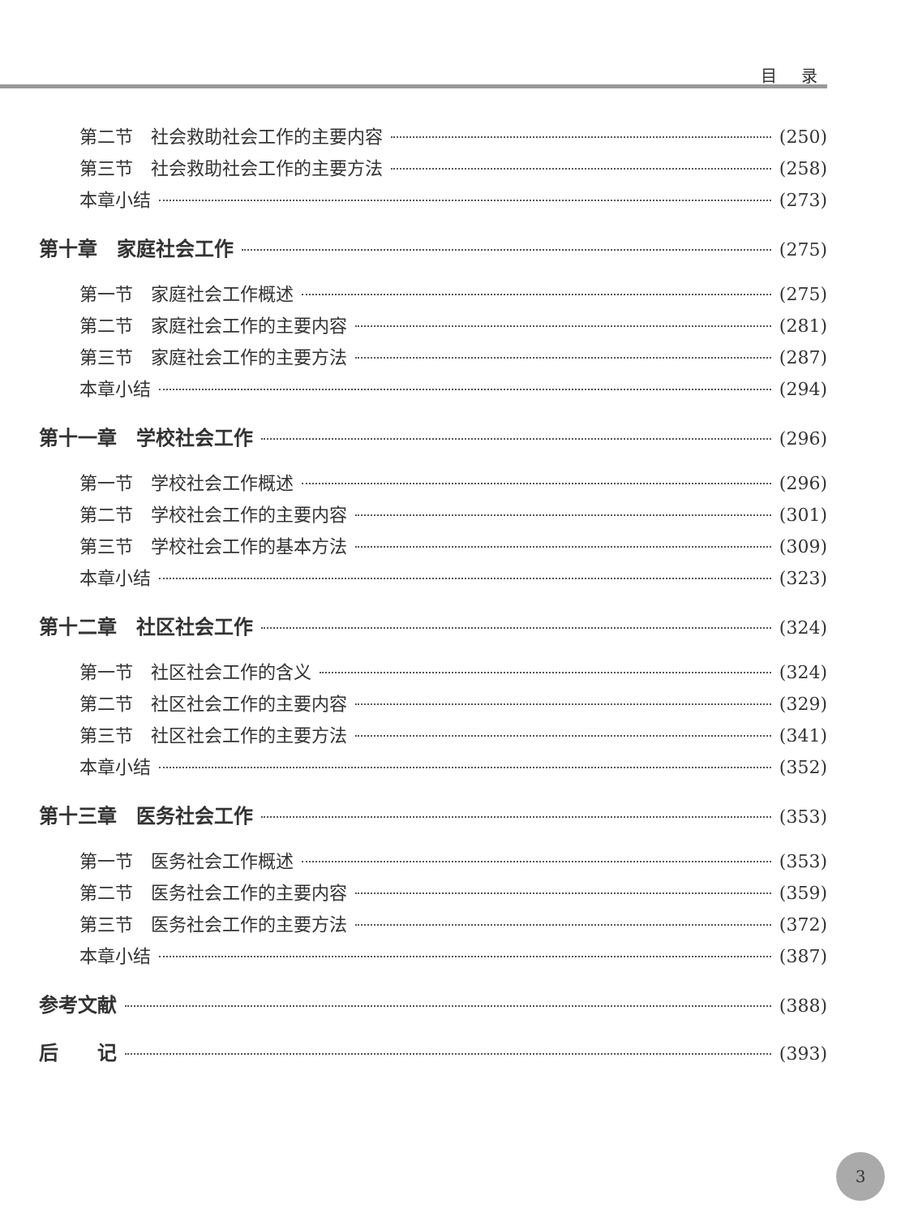目 录
第二节　社会救助社会工作的主要内容 (250)
第三节　社会救助社会工作的主要方法 (258)
本章小结 (273)
第十章　家庭社会工作 (275)
第一节　家庭社会工作概述 (275)
第二节　家庭社会工作的主要内容 (281)
第三节　家庭社会工作的主要方法 (287)
本章小结 (294)
第十一章　学校社会工作 (296)
第一节　学校社会工作概述 (296)
第二节　学校社会工作的主要内容 (301)
第三节　学校社会工作的基本方法 (309)
本章小结 (323)
第十二章　社区社会工作 (324)
第一节　社区社会工作的含义 (324)
第二节　社区社会工作的主要内容 (329)
第三节　社区社会工作的主要方法 (341)
本章小结 (352)
第十三章　医务社会工作 (353)
第一节　医务社会工作概述 (353)
第二节　医务社会工作的主要内容 (359)
第三节　医务社会工作的主要方法 (372)
本章小结 (387)
参考文献 (388)
后　　记 (393)
3